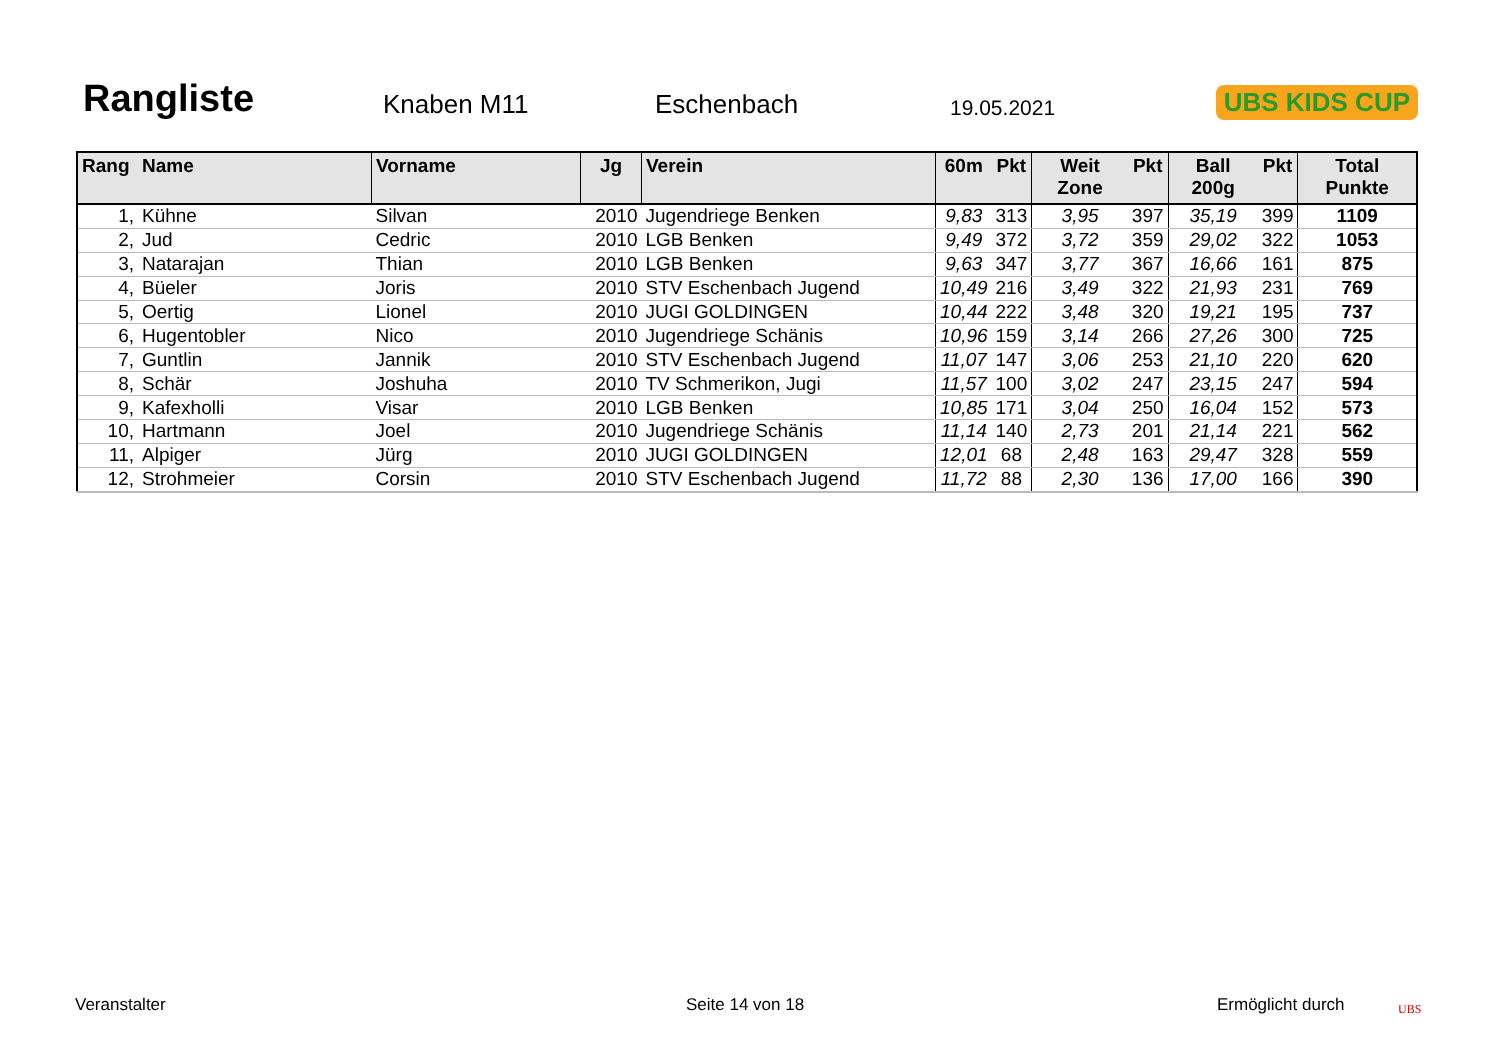Rangliste
Knaben M11
Eschenbach
19.05.2021
UBS KIDS CUP
| Rang | Name | Vorname | Jg | Verein | 60m | Pkt | Weit Zone | Pkt | Ball 200g | Pkt | Total Punkte |
| --- | --- | --- | --- | --- | --- | --- | --- | --- | --- | --- | --- |
| 1, | Kühne | Silvan | 2010 | Jugendriege Benken | 9,83 | 313 | 3,95 | 397 | 35,19 | 399 | 1109 |
| 2, | Jud | Cedric | 2010 | LGB Benken | 9,49 | 372 | 3,72 | 359 | 29,02 | 322 | 1053 |
| 3, | Natarajan | Thian | 2010 | LGB Benken | 9,63 | 347 | 3,77 | 367 | 16,66 | 161 | 875 |
| 4, | Büeler | Joris | 2010 | STV Eschenbach Jugend | 10,49 | 216 | 3,49 | 322 | 21,93 | 231 | 769 |
| 5, | Oertig | Lionel | 2010 | JUGI GOLDINGEN | 10,44 | 222 | 3,48 | 320 | 19,21 | 195 | 737 |
| 6, | Hugentobler | Nico | 2010 | Jugendriege Schänis | 10,96 | 159 | 3,14 | 266 | 27,26 | 300 | 725 |
| 7, | Guntlin | Jannik | 2010 | STV Eschenbach Jugend | 11,07 | 147 | 3,06 | 253 | 21,10 | 220 | 620 |
| 8, | Schär | Joshuha | 2010 | TV Schmerikon, Jugi | 11,57 | 100 | 3,02 | 247 | 23,15 | 247 | 594 |
| 9, | Kafexholli | Visar | 2010 | LGB Benken | 10,85 | 171 | 3,04 | 250 | 16,04 | 152 | 573 |
| 10, | Hartmann | Joel | 2010 | Jugendriege Schänis | 11,14 | 140 | 2,73 | 201 | 21,14 | 221 | 562 |
| 11, | Alpiger | Jürg | 2010 | JUGI GOLDINGEN | 12,01 | 68 | 2,48 | 163 | 29,47 | 328 | 559 |
| 12, | Strohmeier | Corsin | 2010 | STV Eschenbach Jugend | 11,72 | 88 | 2,30 | 136 | 17,00 | 166 | 390 |
Veranstalter Seite 14 von 18 Ermöglicht durch UBS